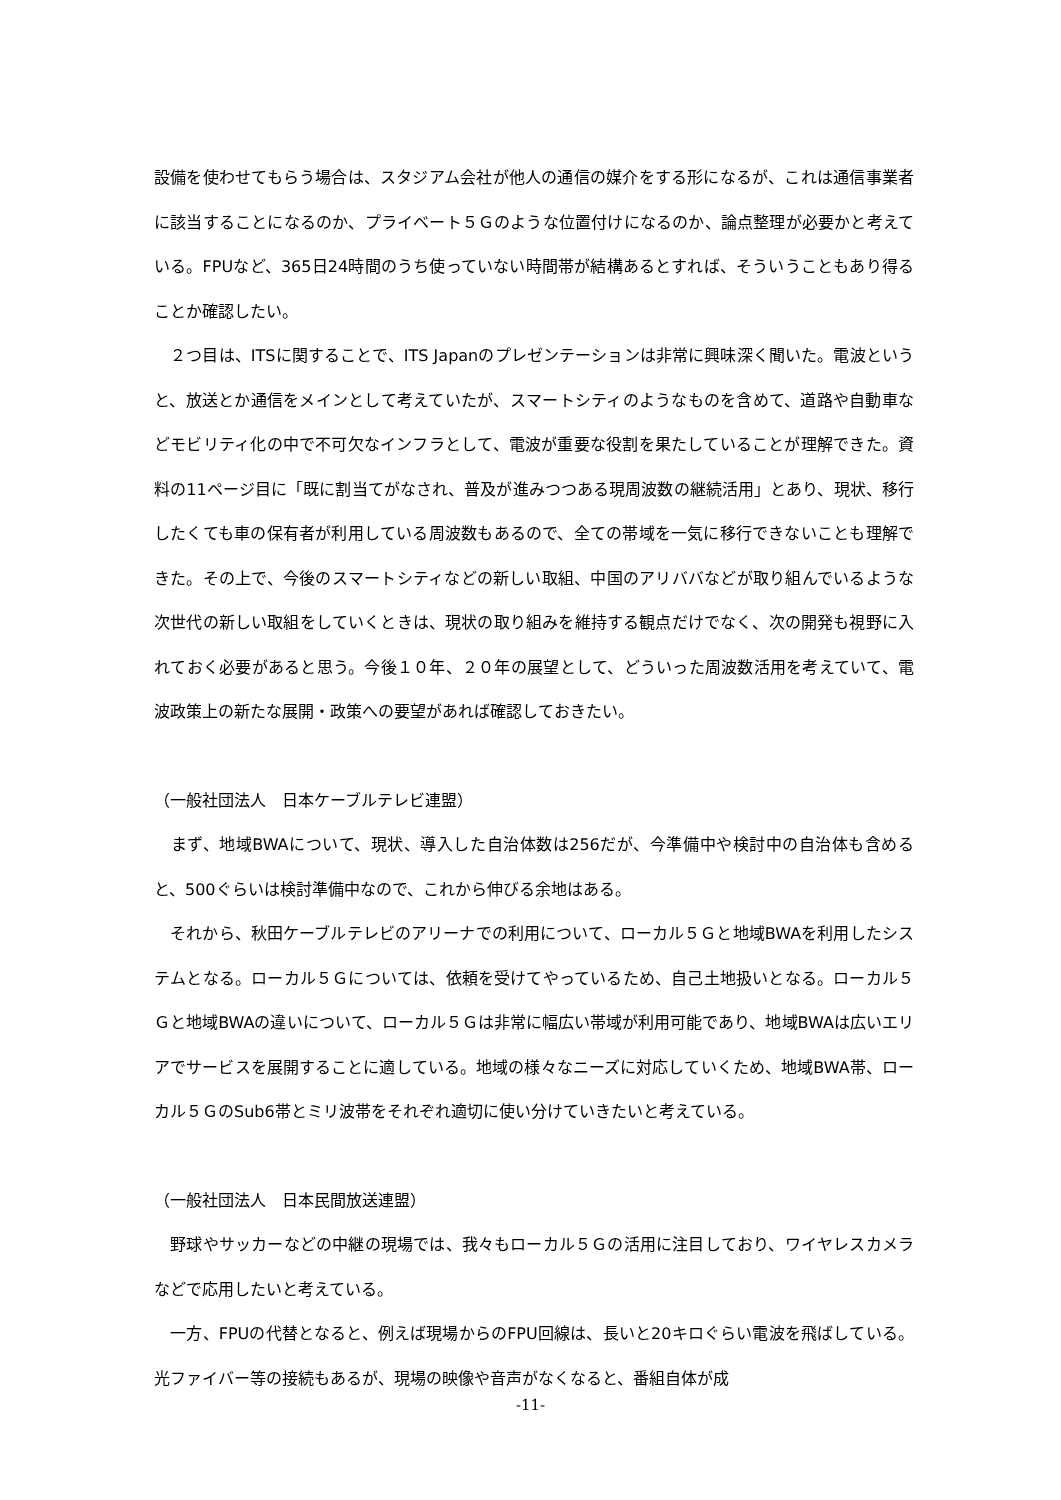設備を使わせてもらう場合は、スタジアム会社が他人の通信の媒介をする形になるが、これは通信事業者に該当することになるのか、プライベート５Ｇのような位置付けになるのか、論点整理が必要かと考えている。FPUなど、365日24時間のうち使っていない時間帯が結構あるとすれば、そういうこともあり得ることか確認したい。
　２つ目は、ITSに関することで、ITS Japanのプレゼンテーションは非常に興味深く聞いた。電波というと、放送とか通信をメインとして考えていたが、スマートシティのようなものを含めて、道路や自動車などモビリティ化の中で不可欠なインフラとして、電波が重要な役割を果たしていることが理解できた。資料の11ページ目に「既に割当てがなされ、普及が進みつつある現周波数の継続活用」とあり、現状、移行したくても車の保有者が利用している周波数もあるので、全ての帯域を一気に移行できないことも理解できた。その上で、今後のスマートシティなどの新しい取組、中国のアリババなどが取り組んでいるような次世代の新しい取組をしていくときは、現状の取り組みを維持する観点だけでなく、次の開発も視野に入れておく必要があると思う。今後１０年、２０年の展望として、どういった周波数活用を考えていて、電波政策上の新たな展開・政策への要望があれば確認しておきたい。
（一般社団法人　日本ケーブルテレビ連盟）
　まず、地域BWAについて、現状、導入した自治体数は256だが、今準備中や検討中の自治体も含めると、500ぐらいは検討準備中なので、これから伸びる余地はある。
　それから、秋田ケーブルテレビのアリーナでの利用について、ローカル５Ｇと地域BWAを利用したシステムとなる。ローカル５Ｇについては、依頼を受けてやっているため、自己土地扱いとなる。ローカル５Ｇと地域BWAの違いについて、ローカル５Ｇは非常に幅広い帯域が利用可能であり、地域BWAは広いエリアでサービスを展開することに適している。地域の様々なニーズに対応していくため、地域BWA帯、ローカル５ＧのSub6帯とミリ波帯をそれぞれ適切に使い分けていきたいと考えている。
（一般社団法人　日本民間放送連盟）
　野球やサッカーなどの中継の現場では、我々もローカル５Ｇの活用に注目しており、ワイヤレスカメラなどで応用したいと考えている。
　一方、FPUの代替となると、例えば現場からのFPU回線は、長いと20キロぐらい電波を飛ばしている。光ファイバー等の接続もあるが、現場の映像や音声がなくなると、番組自体が成
-11-